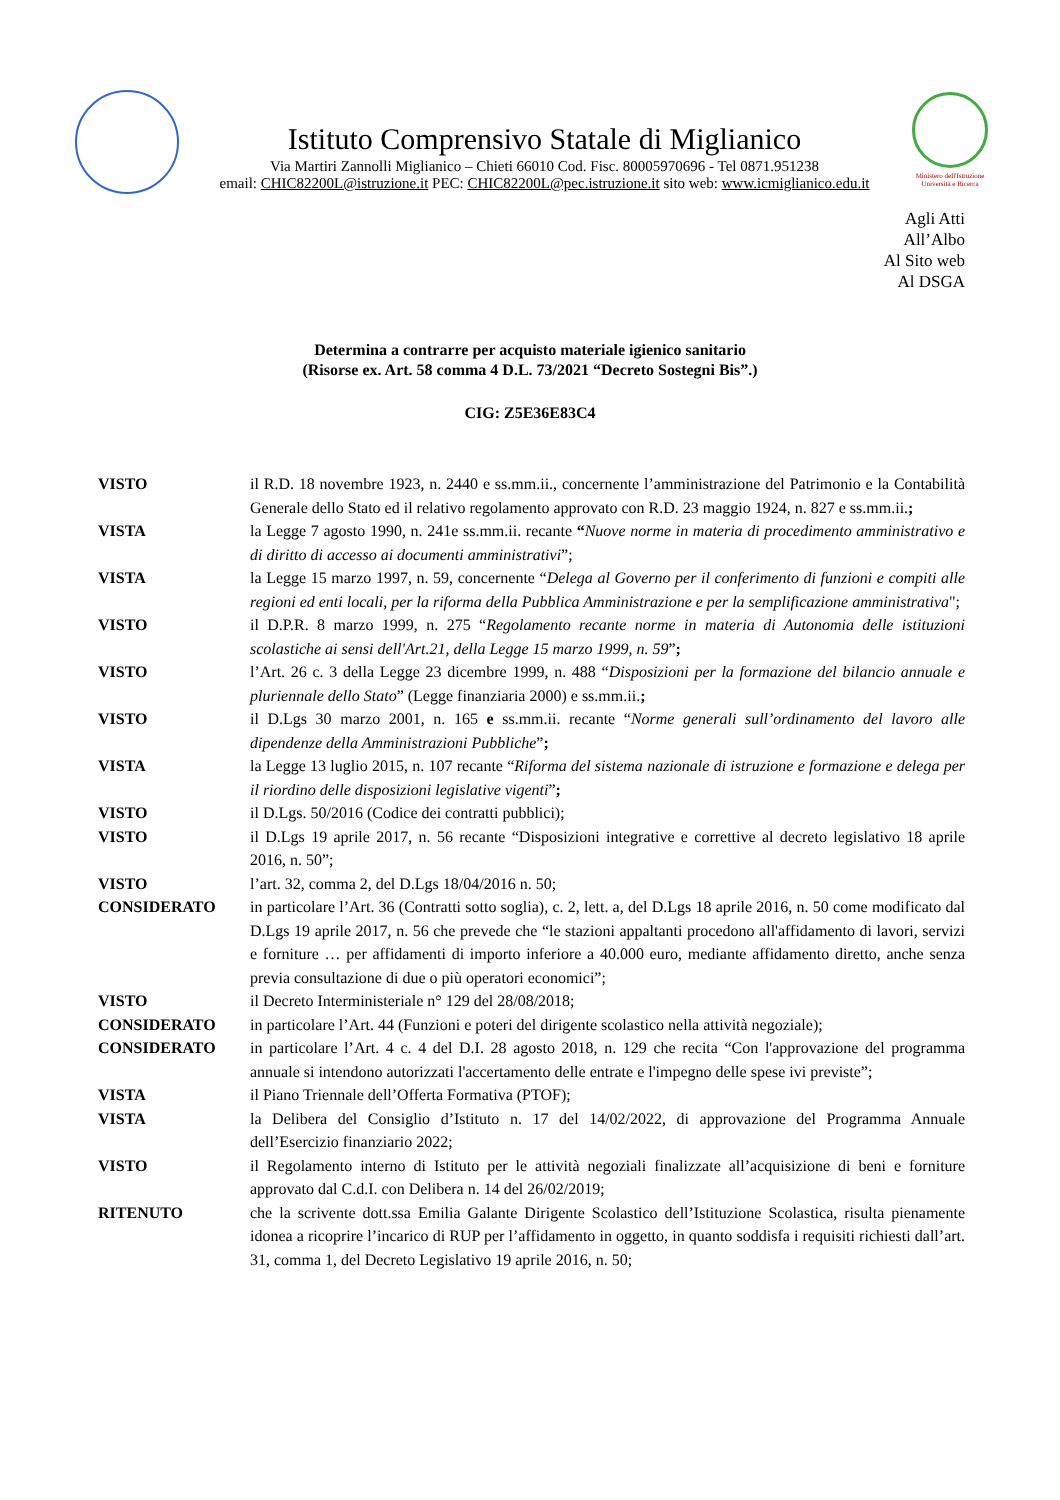Istituto Comprensivo Statale di Miglianico
Via Martiri Zannolli Miglianico – Chieti 66010 Cod. Fisc. 80005970696 - Tel 0871.951238
email: CHIC82200L@istruzione.it PEC: CHIC82200L@pec.istruzione.it sito web: www.icmiglianico.edu.it
Ministero dell'Istruzione Università e Ricerca
Agli Atti
All’Albo
Al Sito web
Al DSGA
Determina a contrarre per acquisto materiale igienico sanitario
(Risorse ex. Art. 58 comma 4 D.L. 73/2021 “Decreto Sostegni Bis”.)
CIG: Z5E36E83C4
| VISTO | il R.D. 18 novembre 1923, n. 2440 e ss.mm.ii., concernente l’amministrazione del Patrimonio e la Contabilità Generale dello Stato ed il relativo regolamento approvato con R.D. 23 maggio 1924, n. 827 e ss.mm.ii. ; |
| VISTA | la Legge 7 agosto 1990, n. 241e ss.mm.ii. recante “ Nuove norme in materia di procedimento amministrativo e di diritto di accesso ai documenti amministrativi ”; |
| VISTA | la Legge 15 marzo 1997, n. 59, concernente “ Delega al Governo per il conferimento di funzioni e compiti alle regioni ed enti locali, per la riforma della Pubblica Amministrazione e per la semplificazione amministrativa "; |
| VISTO | il D.P.R. 8 marzo 1999, n. 275 “ Regolamento recante norme in materia di Autonomia delle istituzioni scolastiche ai sensi dell'Art.21, della Legge 15 marzo 1999, n. 59 ” ; |
| VISTO | l’Art. 26 c. 3 della Legge 23 dicembre 1999, n. 488 “ Disposizioni per la formazione del bilancio annuale e pluriennale dello Stato ” (Legge finanziaria 2000) e ss.mm.ii. ; |
| VISTO | il D.Lgs 30 marzo 2001, n. 165 e ss.mm.ii. recante “ Norme generali sull’ordinamento del lavoro alle dipendenze della Amministrazioni Pubbliche ” ; |
| VISTA | la Legge 13 luglio 2015, n. 107 recante “ Riforma del sistema nazionale di istruzione e formazione e delega per il riordino delle disposizioni legislative vigenti ” ; |
| VISTO | il D.Lgs. 50/2016 (Codice dei contratti pubblici); |
| VISTO | il D.Lgs 19 aprile 2017, n. 56 recante “Disposizioni integrative e correttive al decreto legislativo 18 aprile 2016, n. 50”; |
| VISTO | l’art. 32, comma 2, del D.Lgs 18/04/2016 n. 50; |
| CONSIDERATO | in particolare l’Art. 36 (Contratti sotto soglia), c. 2, lett. a, del D.Lgs 18 aprile 2016, n. 50 come modificato dal D.Lgs 19 aprile 2017, n. 56 che prevede che “le stazioni appaltanti procedono all'affidamento di lavori, servizi e forniture … per affidamenti di importo inferiore a 40.000 euro, mediante affidamento diretto, anche senza previa consultazione di due o più operatori economici”; |
| VISTO | il Decreto Interministeriale n° 129 del 28/08/2018; |
| CONSIDERATO | in particolare l’Art. 44 (Funzioni e poteri del dirigente scolastico nella attività negoziale); |
| CONSIDERATO | in particolare l’Art. 4 c. 4 del D.I. 28 agosto 2018, n. 129 che recita “Con l'approvazione del programma annuale si intendono autorizzati l'accertamento delle entrate e l'impegno delle spese ivi previste”; |
| VISTA | il Piano Triennale dell’Offerta Formativa (PTOF); |
| VISTA | la Delibera del Consiglio d’Istituto n. 17 del 14/02/2022, di approvazione del Programma Annuale dell’Esercizio finanziario 2022; |
| VISTO | il Regolamento interno di Istituto per le attività negoziali finalizzate all’acquisizione di beni e forniture approvato dal C.d.I. con Delibera n. 14 del 26/02/2019; |
| RITENUTO | che la scrivente dott.ssa Emilia Galante Dirigente Scolastico dell’Istituzione Scolastica, risulta pienamente idonea a ricoprire l’incarico di RUP per l’affidamento in oggetto, in quanto soddisfa i requisiti richiesti dall’art. 31, comma 1, del Decreto Legislativo 19 aprile 2016, n. 50; |